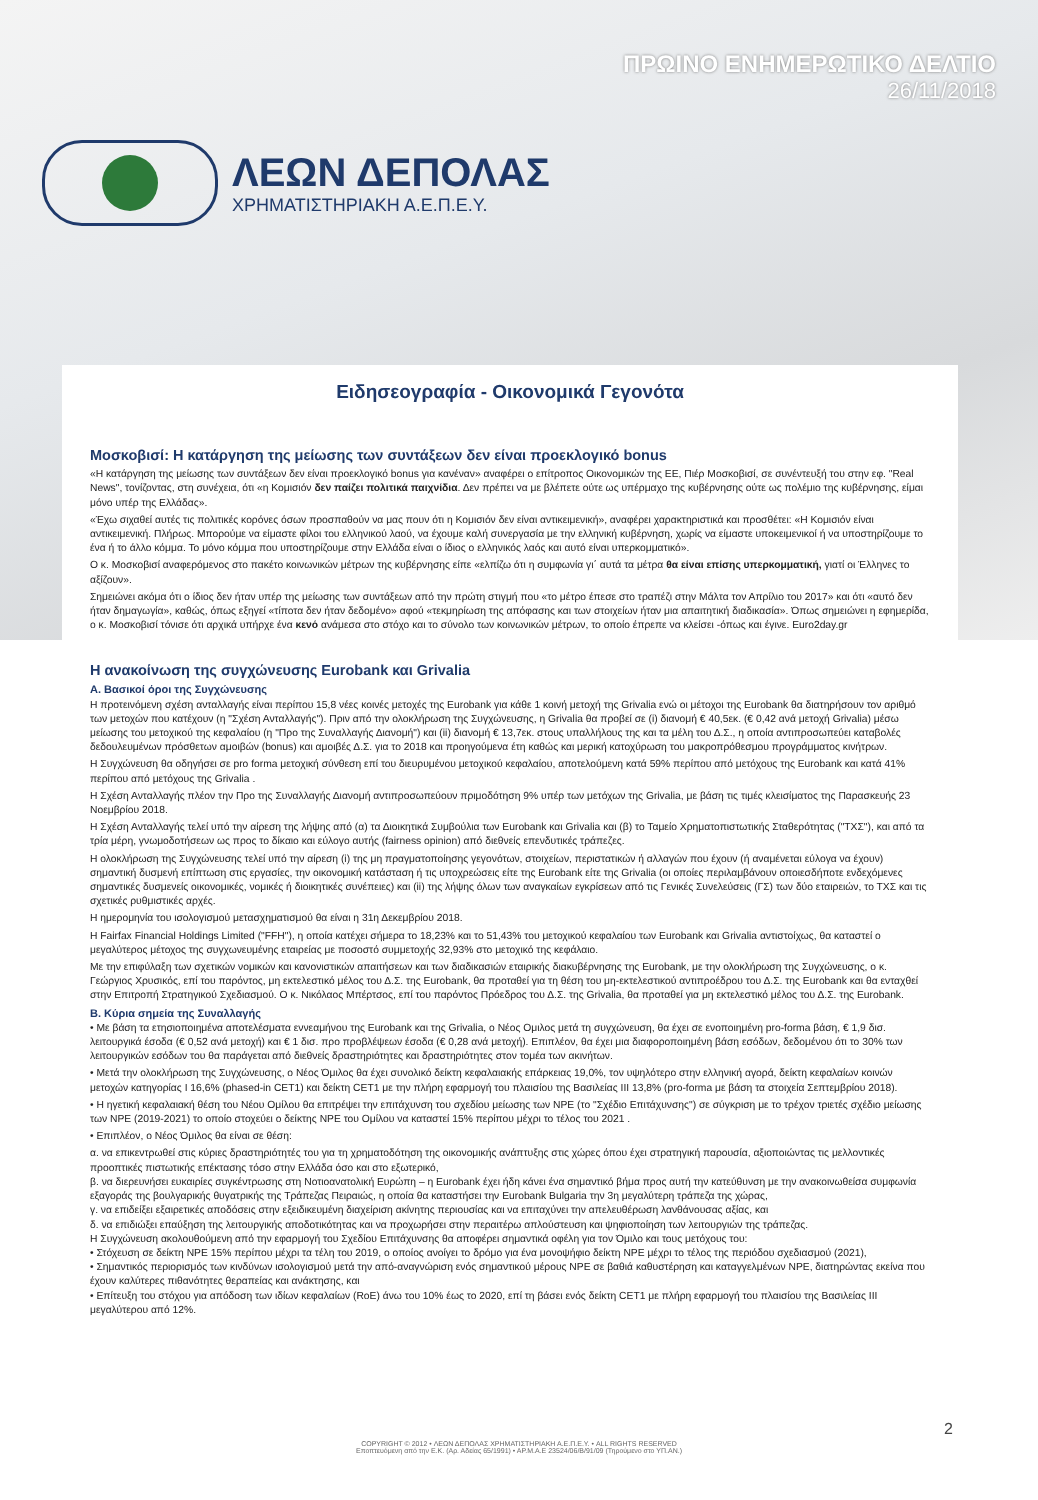ΛΕΩΝ ΔΕΠΟΛΑΣ
ΧΡΗΜΑΤΙΣΤΗΡΙΑΚΗ Α.Ε.Π.Ε.Υ.
ΠΡΩΙΝΟ ΕΝΗΜΕΡΩΤΙΚΟ ΔΕΛΤΙΟ
26/11/2018
Ειδησεογραφία - Οικονομικά Γεγονότα
Μοσκοβισί: Η κατάργηση της μείωσης των συντάξεων δεν είναι προεκλογικό bonus
«Η κατάργηση της μείωσης των συντάξεων δεν είναι προεκλογικό bonus για κανέναν» αναφέρει ο επίτροπος Οικονομικών της ΕΕ, Πιέρ Μοσκοβισί, σε συνέντευξή του στην εφ. "Real News", τονίζοντας, στη συνέχεια, ότι «η Κομισιόν δεν παίζει πολιτικά παιχνίδια. Δεν πρέπει να με βλέπετε ούτε ως υπέρμαχο της κυβέρνησης ούτε ως πολέμιο της κυβέρνησης, είμαι μόνο υπέρ της Ελλάδας».
«Έχω σιχαθεί αυτές τις πολιτικές κορόνες όσων προσπαθούν να μας πουν ότι η Κομισιόν δεν είναι αντικειμενική», αναφέρει χαρακτηριστικά και προσθέτει: «Η Κομισιόν είναι αντικειμενική. Πλήρως. Μπορούμε να είμαστε φίλοι του ελληνικού λαού, να έχουμε καλή συνεργασία με την ελληνική κυβέρνηση, χωρίς να είμαστε υποκειμενικοί ή να υποστηρίζουμε το ένα ή το άλλο κόμμα. Το μόνο κόμμα που υποστηρίζουμε στην Ελλάδα είναι ο ίδιος ο ελληνικός λαός και αυτό είναι υπερκομματικό».
Ο κ. Μοσκοβισί αναφερόμενος στο πακέτο κοινωνικών μέτρων της κυβέρνησης είπε «ελπίζω ότι η συμφωνία γι΄ αυτά τα μέτρα θα είναι επίσης υπερκομματική, γιατί οι Έλληνες το αξίζουν».
Σημειώνει ακόμα ότι ο ίδιος δεν ήταν υπέρ της μείωσης των συντάξεων από την πρώτη στιγμή που «το μέτρο έπεσε στο τραπέζι στην Μάλτα τον Απρίλιο του 2017» και ότι «αυτό δεν ήταν δημαγωγία», καθώς, όπως εξηγεί «τίποτα δεν ήταν δεδομένο» αφού «τεκμηρίωση της απόφασης και των στοιχείων ήταν μια απαιτητική διαδικασία». Όπως σημειώνει η εφημερίδα, ο κ. Μοσκοβισί τόνισε ότι αρχικά υπήρχε ένα κενό ανάμεσα στο στόχο και το σύνολο των κοινωνικών μέτρων, το οποίο έπρεπε να κλείσει -όπως και έγινε. Euro2day.gr
Η ανακοίνωση της συγχώνευσης Eurobank και Grivalia
Α. Βασικοί όροι της Συγχώνευσης
Η προτεινόμενη σχέση ανταλλαγής είναι περίπου 15,8 νέες κοινές μετοχές της Eurobank για κάθε 1 κοινή μετοχή της Grivalia ενώ οι μέτοχοι της Eurobank θα διατηρήσουν τον αριθμό των μετοχών που κατέχουν (η "Σχέση Ανταλλαγής"). Πριν από την ολοκλήρωση της Συγχώνευσης, η Grivalia θα προβεί σε (i) διανομή € 40,5εκ. (€ 0,42 ανά μετοχή Grivalia) μέσω μείωσης του μετοχικού της κεφαλαίου (η "Προ της Συναλλαγής Διανομή") και (ii) διανομή € 13,7εκ. στους υπαλλήλους της και τα μέλη του Δ.Σ., η οποία αντιπροσωπεύει καταβολές δεδουλευμένων πρόσθετων αμοιβών (bonus) και αμοιβές Δ.Σ. για το 2018 και προηγούμενα έτη καθώς και μερική κατοχύρωση του μακροπρόθεσμου προγράμματος κινήτρων.
Η Συγχώνευση θα οδηγήσει σε pro forma μετοχική σύνθεση επί του διευρυμένου μετοχικού κεφαλαίου, αποτελούμενη κατά 59% περίπου από μετόχους της Eurobank και κατά 41% περίπου από μετόχους της Grivalia .
Η Σχέση Ανταλλαγής πλέον την Προ της Συναλλαγής Διανομή αντιπροσωπεύουν πριμοδότηση 9% υπέρ των μετόχων της Grivalia, με βάση τις τιμές κλεισίματος της Παρασκευής 23 Νοεμβρίου 2018.
Η Σχέση Ανταλλαγής τελεί υπό την αίρεση της λήψης από (α) τα Διοικητικά Συμβούλια των Eurobank και Grivalia και (β) το Ταμείο Χρηματοπιστωτικής Σταθερότητας ("ΤΧΣ"), και από τα τρία μέρη, γνωμοδοτήσεων ως προς το δίκαιο και εύλογο αυτής (fairness opinion) από διεθνείς επενδυτικές τράπεζες.
Η ολοκλήρωση της Συγχώνευσης τελεί υπό την αίρεση (i) της μη πραγματοποίησης γεγονότων, στοιχείων, περιστατικών ή αλλαγών που έχουν (ή αναμένεται εύλογα να έχουν) σημαντική δυσμενή επίπτωση στις εργασίες, την οικονομική κατάσταση ή τις υποχρεώσεις είτε της Eurobank είτε της Grivalia (οι οποίες περιλαμβάνουν οποιεσδήποτε ενδεχόμενες σημαντικές δυσμενείς οικονομικές, νομικές ή διοικητικές συνέπειες) και (ii) της λήψης όλων των αναγκαίων εγκρίσεων από τις Γενικές Συνελεύσεις (ΓΣ) των δύο εταιρειών, το ΤΧΣ και τις σχετικές ρυθμιστικές αρχές.
Η ημερομηνία του ισολογισμού μετασχηματισμού θα είναι η 31η Δεκεμβρίου 2018.
Η Fairfax Financial Holdings Limited ("FFH"), η οποία κατέχει σήμερα το 18,23% και το 51,43% του μετοχικού κεφαλαίου των Eurobank και Grivalia αντιστοίχως, θα καταστεί ο μεγαλύτερος μέτοχος της συγχωνευμένης εταιρείας με ποσοστό συμμετοχής 32,93% στο μετοχικό της κεφάλαιο.
Με την επιφύλαξη των σχετικών νομικών και κανονιστικών απαιτήσεων και των διαδικασιών εταιρικής διακυβέρνησης της Eurobank, με την ολοκλήρωση της Συγχώνευσης, ο κ. Γεώργιος Χρυσικός, επί του παρόντος, μη εκτελεστικό μέλος του Δ.Σ. της Eurobank, θα προταθεί για τη θέση του μη-εκτελεστικού αντιπροέδρου του Δ.Σ. της Eurobank και θα ενταχθεί στην Επιτροπή Στρατηγικού Σχεδιασμού. Ο κ. Νικόλαος Μπέρτσος, επί του παρόντος Πρόεδρος του Δ.Σ. της Grivalia, θα προταθεί για μη εκτελεστικό μέλος του Δ.Σ. της Eurobank.
Β. Κύρια σημεία της Συναλλαγής
• Με βάση τα ετησιοποιημένα αποτελέσματα εννεαμήνου της Eurobank και της Grivalia, ο Νέος Ομιλος μετά τη συγχώνευση, θα έχει σε ενοποιημένη pro-forma βάση, € 1,9 δισ. λειτουργικά έσοδα (€ 0,52 ανά μετοχή) και € 1 δισ. προ προβλέψεων έσοδα (€ 0,28 ανά μετοχή). Επιπλέον, θα έχει μια διαφοροποιημένη βάση εσόδων, δεδομένου ότι το 30% των λειτουργικών εσόδων του θα παράγεται από διεθνείς δραστηριότητες και δραστηριότητες στον τομέα των ακινήτων.
• Μετά την ολοκλήρωση της Συγχώνευσης, ο Νέος Όμιλος θα έχει συνολικό δείκτη κεφαλαιακής επάρκειας 19,0%, τον υψηλότερο στην ελληνική αγορά, δείκτη κεφαλαίων κοινών μετοχών κατηγορίας Ι 16,6% (phased-in CET1) και δείκτη CET1 με την πλήρη εφαρμογή του πλαισίου της Βασιλείας ΙΙΙ 13,8% (pro-forma με βάση τα στοιχεία Σεπτεμβρίου 2018).
• Η ηγετική κεφαλαιακή θέση του Νέου Ομίλου θα επιτρέψει την επιτάχυνση του σχεδίου μείωσης των ΝΡΕ (το "Σχέδιο Επιτάχυνσης") σε σύγκριση με το τρέχον τριετές σχέδιο μείωσης των ΝΡΕ (2019-2021) το οποίο στοχεύει ο δείκτης ΝΡΕ του Ομίλου να καταστεί 15% περίπου μέχρι το τέλος του 2021 .
• Επιπλέον, ο Νέος Όμιλος θα είναι σε θέση:
α. να επικεντρωθεί στις κύριες δραστηριότητές του για τη χρηματοδότηση της οικονομικής ανάπτυξης στις χώρες όπου έχει στρατηγική παρουσία, αξιοποιώντας τις μελλοντικές προοπτικές πιστωτικής επέκτασης τόσο στην Ελλάδα όσο και στο εξωτερικό,
β. να διερευνήσει ευκαιρίες συγκέντρωσης στη Νοτιοανατολική Ευρώπη – η Eurobank έχει ήδη κάνει ένα σημαντικό βήμα προς αυτή την κατεύθυνση με την ανακοινωθείσα συμφωνία εξαγοράς της βουλγαρικής θυγατρικής της Τράπεζας Πειραιώς, η οποία θα καταστήσει την Eurobank Bulgaria την 3η μεγαλύτερη τράπεζα της χώρας,
γ. να επιδείξει εξαιρετικές αποδόσεις στην εξειδικευμένη διαχείριση ακίνητης περιουσίας και να επιταχύνει την απελευθέρωση λανθάνουσας αξίας, και
δ. να επιδιώξει επαύξηση της λειτουργικής αποδοτικότητας και να προχωρήσει στην περαιτέρω απλούστευση και ψηφιοποίηση των λειτουργιών της τράπεζας.
Η Συγχώνευση ακολουθούμενη από την εφαρμογή του Σχεδίου Επιτάχυνσης θα αποφέρει σημαντικά οφέλη για τον Όμιλο και τους μετόχους του:
• Στόχευση σε δείκτη ΝΡΕ 15% περίπου μέχρι τα τέλη του 2019, ο οποίος ανοίγει το δρόμο για ένα μονοψήφιο δείκτη ΝΡΕ μέχρι το τέλος της περιόδου σχεδιασμού (2021),
• Σημαντικός περιορισμός των κινδύνων ισολογισμού μετά την από-αναγνώριση ενός σημαντικού μέρους ΝΡΕ σε βαθιά καθυστέρηση και καταγγελμένων ΝΡΕ, διατηρώντας εκείνα που έχουν καλύτερες πιθανότητες θεραπείας και ανάκτησης, και
• Επίτευξη του στόχου για απόδοση των ιδίων κεφαλαίων (RoE) άνω του 10% έως το 2020, επί τη βάσει ενός δείκτη CET1 με πλήρη εφαρμογή του πλαισίου της Βασιλείας ΙΙΙ μεγαλύτερου από 12%.
2
COPYRIGHT © 2012 • ΛΕΩΝ ΔΕΠΟΛΑΣ ΧΡΗΜΑΤΙΣΤΗΡΙΑΚΗ Α.Ε.Π.Ε.Υ. • ALL RIGHTS RESERVED
Εποπτευόμενη από την Ε.Κ. (Αρ. Αδείας 65/1991) • ΑΡ.Μ.Α.Ε 23524/06/Β/91/09 (Τηρούμενο στο ΥΠ.ΑΝ.)